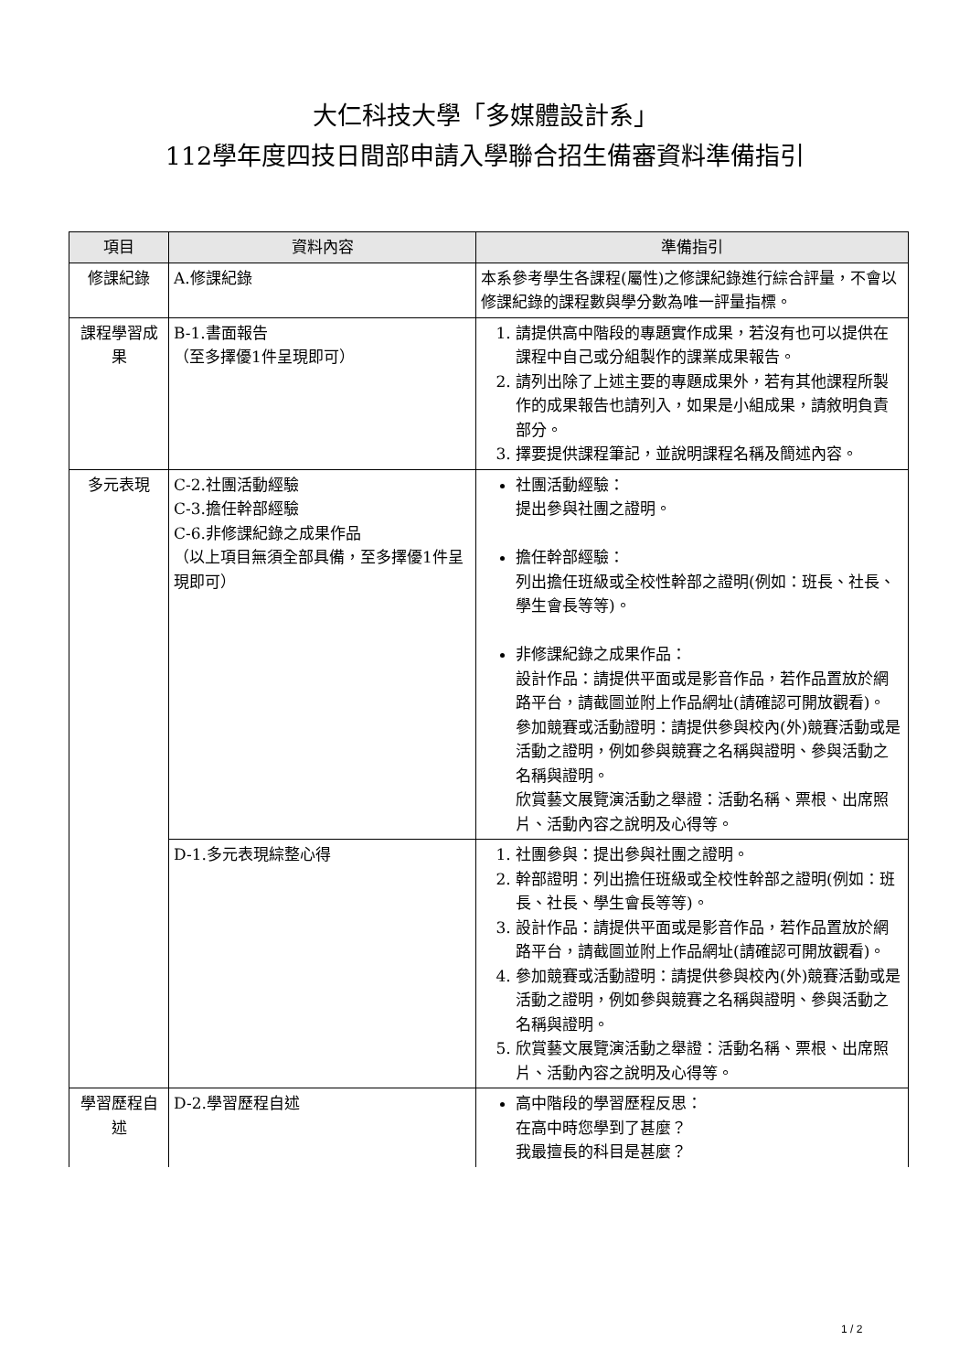大仁科技大學「多媒體設計系」
112學年度四技日間部申請入學聯合招生備審資料準備指引
| 項目 | 資料內容 | 準備指引 |
| --- | --- | --- |
| 修課紀錄 | A.修課紀錄 | 本系參考學生各課程(屬性)之修課紀錄進行綜合評量，不會以修課紀錄的課程數與學分數為唯一評量指標。 |
| 課程學習成果 | B-1.書面報告 （至多擇優1件呈現即可） | 1. 請提供高中階段的專題實作成果，若沒有也可以提供在課程中自己或分組製作的課業成果報告。 2. 請列出除了上述主要的專題成果外，若有其他課程所製作的成果報告也請列入，如果是小組成果，請敘明負責部分。 3. 擇要提供課程筆記，並說明課程名稱及簡述內容。 |
| 多元表現 | C-2.社團活動經驗 C-3.擔任幹部經驗 C-6.非修課紀錄之成果作品 （以上項目無須全部具備，至多擇優1件呈現即可） | 社團活動經驗： 提出參與社團之證明。 擔任幹部經驗： 列出擔任班級或全校性幹部之證明(例如：班長、社長、學生會長等等)。 非修課紀錄之成果作品： 設計作品：請提供平面或是影音作品，若作品置放於網路平台，請截圖並附上作品網址(請確認可開放觀看)。 參加競賽或活動證明：請提供參與校內(外)競賽活動或是活動之證明，例如參與競賽之名稱與證明、參與活動之名稱與證明。 欣賞藝文展覽演活動之舉證：活動名稱、票根、出席照片、活動內容之說明及心得等。 |
| | D-1.多元表現綜整心得 | 1. 社團參與：提出參與社團之證明。 2. 幹部證明：列出擔任班級或全校性幹部之證明(例如：班長、社長、學生會長等等)。 3. 設計作品：請提供平面或是影音作品，若作品置放於網路平台，請截圖並附上作品網址(請確認可開放觀看)。 4. 參加競賽或活動證明：請提供參與校內(外)競賽活動或是活動之證明，例如參與競賽之名稱與證明、參與活動之名稱與證明。 5. 欣賞藝文展覽演活動之舉證：活動名稱、票根、出席照片、活動內容之說明及心得等。 |
| 學習歷程自述 | D-2.學習歷程自述 | 高中階段的學習歷程反思： 在高中時您學到了甚麼？ 我最擅長的科目是甚麼？ |
1 / 2